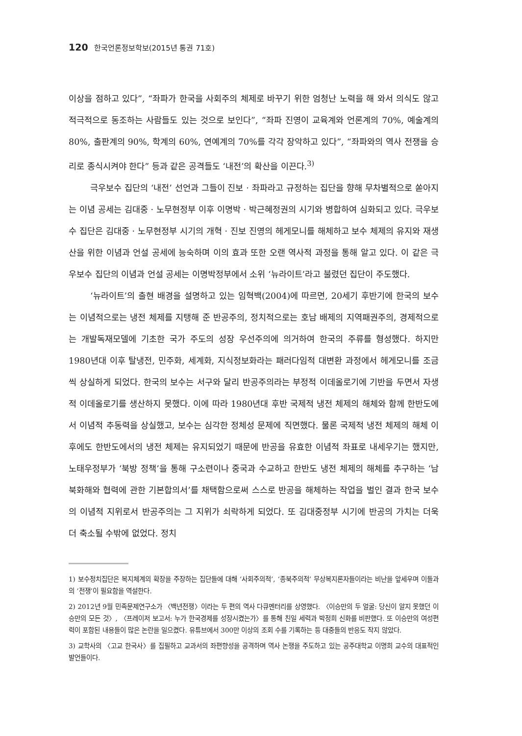120 한국언론정보학보(2015년 통권 71호)
이상을 점하고 있다”, “좌파가 한국을 사회주의 체제로 바꾸기 위한 엄청난 노력을 해 와서 의식도 않고 적극적으로 동조하는 사람들도 있는 것으로 보인다”, “좌파 진영이 교육계와 언론계의 70%, 예술계의 80%, 출판계의 90%, 학계의 60%, 연예계의 70%를 각각 장악하고 있다”, “좌파와의 역사 전쟁을 승리로 종식시켜야 한다” 등과 같은 공격들도 ‘내전’의 확산을 이끈다.<sup>3)</sup>
극우보수 집단의 ‘내전’ 선언과 그들이 진보 · 좌파라고 규정하는 집단을 향해 무차별적으로 쏟아지는 이념 공세는 김대중 · 노무현정부 이후 이명박 · 박근혜정권의 시기와 병합하여 심화되고 있다. 극우보수 집단은 김대중 · 노무현정부 시기의 개혁 · 진보 진영의 헤게모니를 해체하고 보수 체제의 유지와 재생산을 위한 이념과 언설 공세에 능숙하며 이의 효과 또한 오랜 역사적 과정을 통해 알고 있다. 이 같은 극우보수 집단의 이념과 언설 공세는 이명박정부에서 소위 ‘뉴라이트’라고 불렸던 집단이 주도했다.
‘뉴라이트’의 출현 배경을 설명하고 있는 임혁백(2004)에 따르면, 20세기 후반기에 한국의 보수는 이념적으로는 냉전 체제를 지탱해 준 반공주의, 정치적으로는 호남 배제의 지역패권주의, 경제적으로는 개발독재모델에 기초한 국가 주도의 성장 우선주의에 의거하여 한국의 주류를 형성했다. 하지만 1980년대 이후 탈냉전, 민주화, 세계화, 지식정보화라는 패러다임적 대변환 과정에서 헤게모니를 조금씩 상실하게 되었다. 한국의 보수는 서구와 달리 반공주의라는 부정적 이데올로기에 기반을 두면서 자생적 이데올로기를 생산하지 못했다. 이에 따라 1980년대 후반 국제적 냉전 체제의 해체와 함께 한반도에서 이념적 추동력을 상실했고, 보수는 심각한 정체성 문제에 직면했다. 물론 국제적 냉전 체제의 해체 이후에도 한반도에서의 냉전 체제는 유지되었기 때문에 반공을 유효한 이념적 좌표로 내세우기는 했지만, 노태우정부가 ‘북방 정책’을 통해 구소련이나 중국과 수교하고 한반도 냉전 체제의 해체를 추구하는 ‘남북화해와 협력에 관한 기본합의서’를 채택함으로써 스스로 반공을 해체하는 작업을 벌인 결과 한국 보수의 이념적 지위로서 반공주의는 그 지위가 쇠락하게 되었다. 또 김대중정부 시기에 반공의 가치는 더욱 더 축소될 수밖에 없었다. 정치
1) 보수정치집단은 복지체계의 확장을 주장하는 집단들에 대해 ‘사회주의적’, ‘종북주의적’ 무상복지론자들이라는 비난을 앞세우며 이들과의 ‘전쟁’이 필요함을 역설한다.
2) 2012년 9월 민족문제연구소가 〈백년전쟁〉이라는 두 편의 역사 다큐멘터리를 상영했다. 〈이승만의 두 얼굴: 당신이 알지 못했던 이승만의 모든 것〉, 〈프레이저 보고서: 누가 한국경제를 성장시켰는가〉를 통해 친일 세력과 박정희 신화를 비판했다. 또 이승만의 여성편력이 포함된 내용들이 많은 논란을 일으켰다. 유튜브에서 300만 이상의 조회 수를 기록하는 등 대중들의 반응도 작지 않았다.
3) 교학사의 〈고교 한국사〉를 집필하고 교과서의 좌편향성을 공격하며 역사 논쟁을 주도하고 있는 공주대학교 이명희 교수의 대표적인 발언들이다.